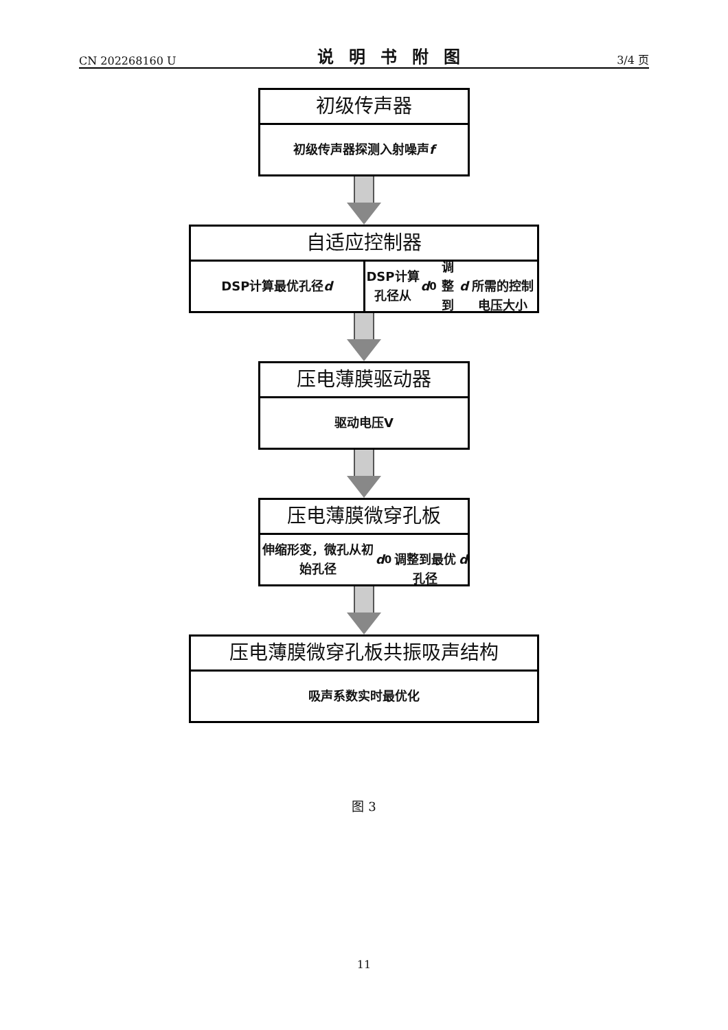CN 202268160 U 说明书附图 3/4 页
初级传声器
初级传声器探测入射噪声 f
自适应控制器
DSP计算最优孔径 d DSP计算孔径从 d<sub>0</sub>调整到 d
所需的控制电压大小
压电薄膜驱动器
驱动电压V
压电薄膜微穿孔板
伸缩形变，微孔从初始孔径 d<sub>0</sub>
调整到最优孔径 d
压电薄膜微穿孔板共振吸声结构
吸声系数实时最优化
图 3
11